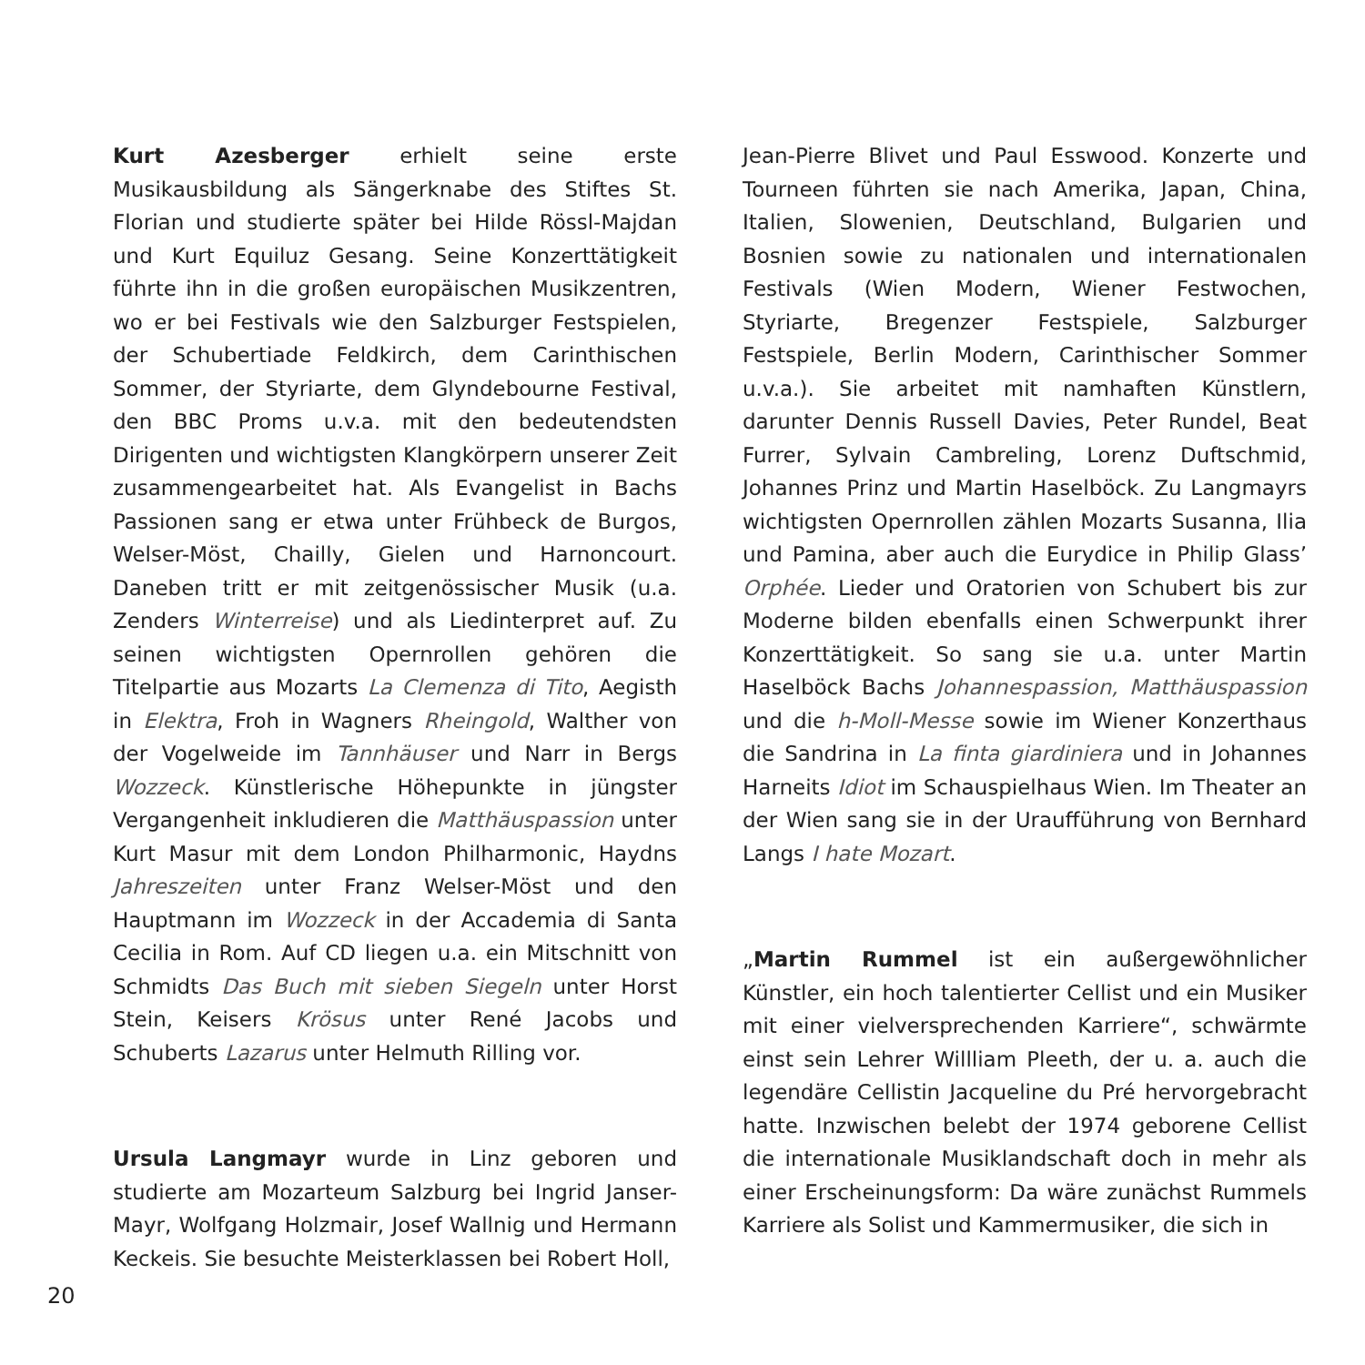Kurt Azesberger erhielt seine erste Musikausbildung als Sängerknabe des Stiftes St. Florian und studierte später bei Hilde Rössl-Majdan und Kurt Equiluz Gesang. Seine Konzerttätigkeit führte ihn in die großen europäischen Musikzentren, wo er bei Festivals wie den Salzburger Festspielen, der Schubertiade Feldkirch, dem Carinthischen Sommer, der Styriarte, dem Glyndebourne Festival, den BBC Proms u.v.a. mit den bedeutendsten Dirigenten und wichtigsten Klangkörpern unserer Zeit zusammengearbeitet hat. Als Evangelist in Bachs Passionen sang er etwa unter Frühbeck de Burgos, Welser-Möst, Chailly, Gielen und Harnoncourt. Daneben tritt er mit zeitgenössischer Musik (u.a. Zenders Winterreise) und als Liedinterpret auf. Zu seinen wichtigsten Opernrollen gehören die Titelpartie aus Mozarts La Clemenza di Tito, Aegisth in Elektra, Froh in Wagners Rheingold, Walther von der Vogelweide im Tannhäuser und Narr in Bergs Wozzeck. Künstlerische Höhepunkte in jüngster Vergangenheit inkludieren die Matthäuspassion unter Kurt Masur mit dem London Philharmonic, Haydns Jahreszeiten unter Franz Welser-Möst und den Hauptmann im Wozzeck in der Accademia di Santa Cecilia in Rom. Auf CD liegen u.a. ein Mitschnitt von Schmidts Das Buch mit sieben Siegeln unter Horst Stein, Keisers Krösus unter René Jacobs und Schuberts Lazarus unter Helmuth Rilling vor.
Ursula Langmayr wurde in Linz geboren und studierte am Mozarteum Salzburg bei Ingrid Janser-Mayr, Wolfgang Holzmair, Josef Wallnig und Hermann Keckeis. Sie besuchte Meisterklassen bei Robert Holl,
Jean-Pierre Blivet und Paul Esswood. Konzerte und Tourneen führten sie nach Amerika, Japan, China, Italien, Slowenien, Deutschland, Bulgarien und Bosnien sowie zu nationalen und internationalen Festivals (Wien Modern, Wiener Festwochen, Styriarte, Bregenzer Festspiele, Salzburger Festspiele, Berlin Modern, Carinthischer Sommer u.v.a.). Sie arbeitet mit namhaften Künstlern, darunter Dennis Russell Davies, Peter Rundel, Beat Furrer, Sylvain Cambreling, Lorenz Duftschmid, Johannes Prinz und Martin Haselböck. Zu Langmayrs wichtigsten Opernrollen zählen Mozarts Susanna, Ilia und Pamina, aber auch die Eurydice in Philip Glass’ Orphée. Lieder und Oratorien von Schubert bis zur Moderne bilden ebenfalls einen Schwerpunkt ihrer Konzerttätigkeit. So sang sie u.a. unter Martin Haselböck Bachs Johannespassion, Matthäuspassion und die h-Moll-Messe sowie im Wiener Konzerthaus die Sandrina in La finta giardiniera und in Johannes Harneits Idiot im Schauspielhaus Wien. Im Theater an der Wien sang sie in der Uraufführung von Bernhard Langs I hate Mozart.
„Martin Rummel ist ein außergewöhnlicher Künstler, ein hoch talentierter Cellist und ein Musiker mit einer vielversprechenden Karriere“, schwärmte einst sein Lehrer Willliam Pleeth, der u. a. auch die legendäre Cellistin Jacqueline du Pré hervorgebracht hatte. Inzwischen belebt der 1974 geborene Cellist die internationale Musiklandschaft doch in mehr als einer Erscheinungsform: Da wäre zunächst Rummels Karriere als Solist und Kammermusiker, die sich in
20